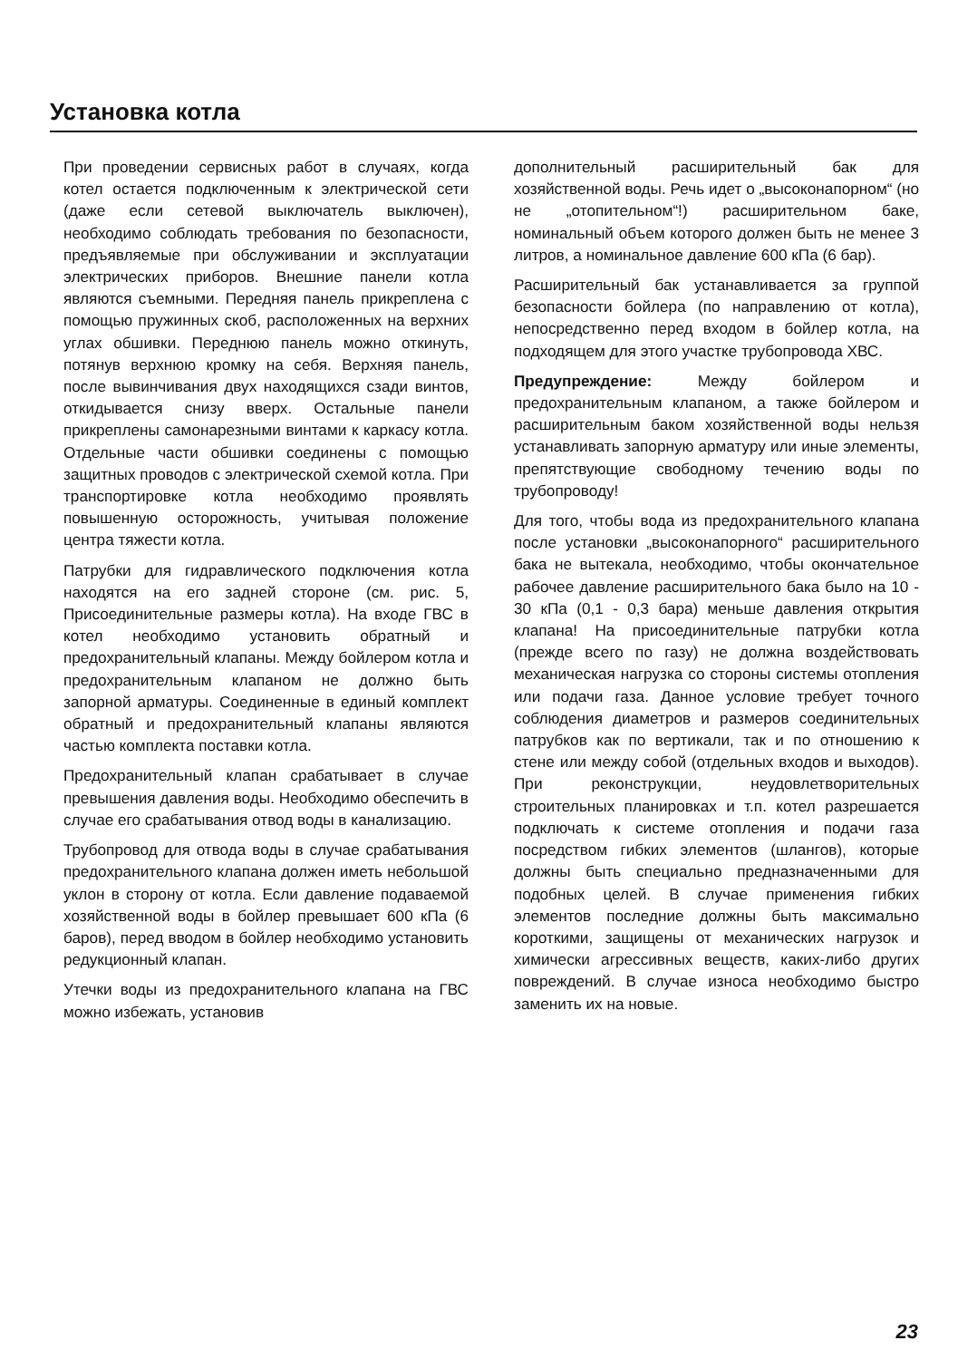Установка котла
При проведении сервисных работ в случаях, когда котел остается подключенным к электрической сети (даже если сетевой выключатель выключен), необходимо соблюдать требования по безопасности, предъявляемые при обслуживании и эксплуатации электрических приборов. Внешние панели котла являются съемными. Передняя панель прикреплена с помощью пружинных скоб, расположенных на верхних углах обшивки. Переднюю панель можно откинуть, потянув верхнюю кромку на себя. Верхняя панель, после вывинчивания двух находящихся сзади винтов, откидывается снизу вверх. Остальные панели прикреплены самонарезными винтами к каркасу котла. Отдельные части обшивки соединены с помощью защитных проводов с электрической схемой котла. При транспортировке котла необходимо проявлять повышенную осторожность, учитывая положение центра тяжести котла.
Патрубки для гидравлического подключения котла находятся на его задней стороне (см. рис. 5, Присоединительные размеры котла). На входе ГВС в котел необходимо установить обратный и предохранительный клапаны. Между бойлером котла и предохранительным клапаном не должно быть запорной арматуры. Соединенные в единый комплект обратный и предохранительный клапаны являются частью комплекта поставки котла.
Предохранительный клапан срабатывает в случае превышения давления воды. Необходимо обеспечить в случае его срабатывания отвод воды в канализацию.
Трубопровод для отвода воды в случае срабатывания предохранительного клапана должен иметь небольшой уклон в сторону от котла. Если давление подаваемой хозяйственной воды в бойлер превышает 600 кПа (6 баров), перед вводом в бойлер необходимо установить редукционный клапан.
Утечки воды из предохранительного клапана на ГВС можно избежать, установив
дополнительный расширительный бак для хозяйственной воды. Речь идет о „высоконапорном“ (но не „отопительном“!) расширительном баке, номинальный объем которого должен быть не менее 3 литров, а номинальное давление 600 кПа (6 бар).
Расширительный бак устанавливается за группой безопасности бойлера (по направлению от котла), непосредственно перед входом в бойлер котла, на подходящем для этого участке трубопровода ХВС.
Предупреждение: Между бойлером и предохранительным клапаном, а также бойлером и расширительным баком хозяйственной воды нельзя устанавливать запорную арматуру или иные элементы, препятствующие свободному течению воды по трубопроводу!
Для того, чтобы вода из предохранительного клапана после установки „высоконапорного“ расширительного бака не вытекала, необходимо, чтобы окончательное рабочее давление расширительного бака было на 10 - 30 кПа (0,1 - 0,3 бара) меньше давления открытия клапана! На присоединительные патрубки котла (прежде всего по газу) не должна воздействовать механическая нагрузка со стороны системы отопления или подачи газа. Данное условие требует точного соблюдения диаметров и размеров соединительных патрубков как по вертикали, так и по отношению к стене или между собой (отдельных входов и выходов). При реконструкции, неудовлетворительных строительных планировках и т.п. котел разрешается подключать к системе отопления и подачи газа посредством гибких элементов (шлангов), которые должны быть специально предназначенными для подобных целей. В случае применения гибких элементов последние должны быть максимально короткими, защищены от механических нагрузок и химически агрессивных веществ, каких-либо других повреждений. В случае износа необходимо быстро заменить их на новые.
23